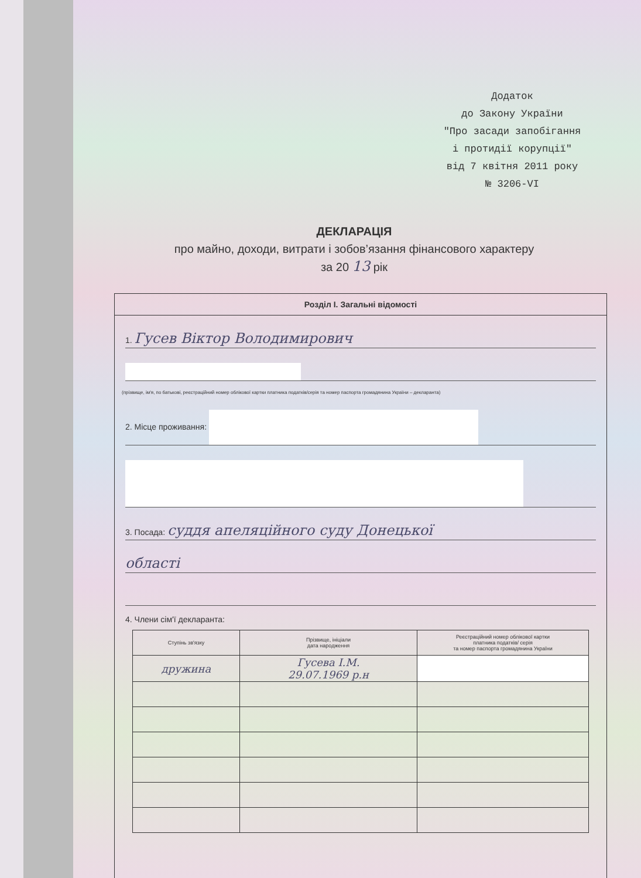Додаток
до Закону України
"Про засади запобігання
і протидії корупції"
від 7 квітня 2011 року
№ 3206-VI
ДЕКЛАРАЦІЯ
про майно, доходи, витрати і зобов’язання фінансового характеру
за 20 13 рік
Розділ І. Загальні відомості
1. Гусев Віктор Володимирович
(прізвище, ім'я, по батькові, реєстраційний номер облікової картки платника податків/серія та номер паспорта громадянина України – декларанта)
2. Місце проживання:
3. Посада: суддя апеляційного суду Донецької
області
4. Члени сім'ї декларанта:
| Ступінь зв'язку | Прізвище, ініціали дата народження | Реєстраційний номер облікової картки платника податків/ серія та номер паспорта громадянина України |
| --- | --- | --- |
| дружина | Гусева І.М. 29.07.1969 р.н | |